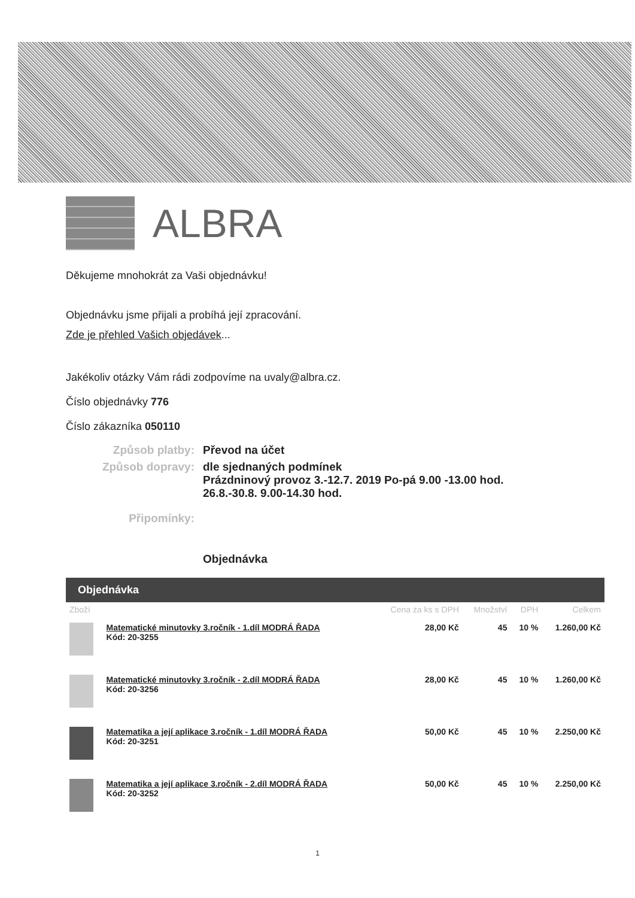ALBRA
Děkujeme mnohokrát za Vaši objednávku!
Objednávku jsme přijali a probíhá její zpracování.
Zde je přehled Vašich objedávek...
Jakékoliv otázky Vám rádi zodpovíme na uvaly@albra.cz.
Číslo objednávky 776
Číslo zákazníka 050110
Způsob platby:
Převod na účet
Způsob dopravy:
dle sjednaných podmínek
Prázdninový provoz 3.-12.7. 2019 Po-pá 9.00 -13.00 hod.
26.8.-30.8. 9.00-14.30 hod.
Připomínky:
Objednávka
Objednávka
| Zboží | | Cena za ks s DPH | Množství | DPH | Celkem |
| --- | --- | --- | --- | --- | --- |
| | Matematické minutovky 3.ročník - 1.díl MODRÁ ŘADA Kód: 20-3255 | 28,00 Kč | 45 | 10 % | 1.260,00 Kč |
| | Matematické minutovky 3.ročník - 2.díl MODRÁ ŘADA Kód: 20-3256 | 28,00 Kč | 45 | 10 % | 1.260,00 Kč |
| | Matematika a její aplikace 3.ročník - 1.díl MODRÁ ŘADA Kód: 20-3251 | 50,00 Kč | 45 | 10 % | 2.250,00 Kč |
| | Matematika a její aplikace 3.ročník - 2.díl MODRÁ ŘADA Kód: 20-3252 | 50,00 Kč | 45 | 10 % | 2.250,00 Kč |
1